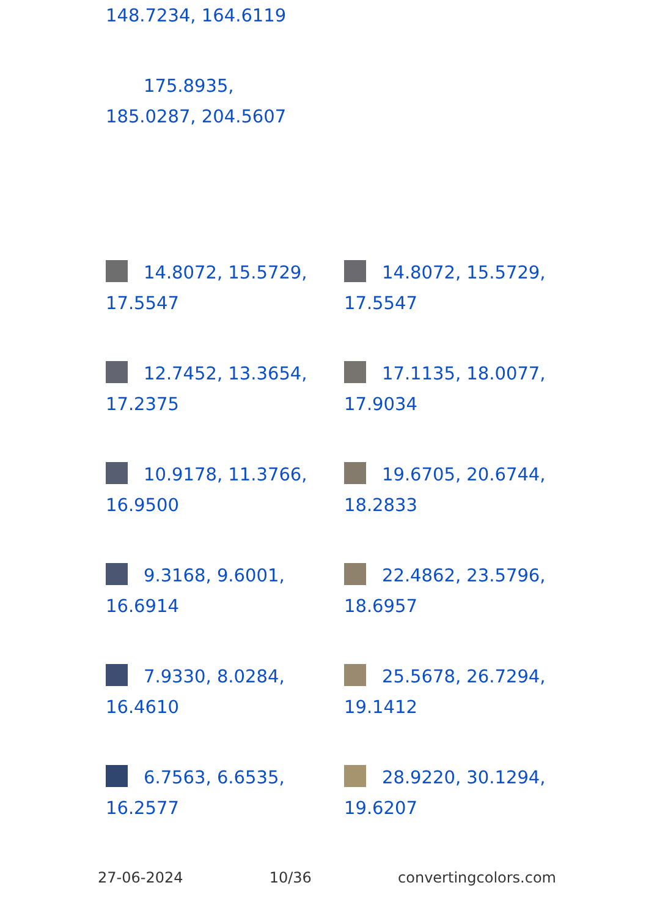148.7234, 164.6119
175.8935, 185.0287, 204.5607
14.8072, 15.5729, 17.5547
14.8072, 15.5729, 17.5547
12.7452, 13.3654, 17.2375
17.1135, 18.0077, 17.9034
10.9178, 11.3766, 16.9500
19.6705, 20.6744, 18.2833
9.3168, 9.6001, 16.6914
22.4862, 23.5796, 18.6957
7.9330, 8.0284, 16.4610
25.5678, 26.7294, 19.1412
6.7563, 6.6535, 16.2577
28.9220, 30.1294, 19.6207
27-06-2024 10/36 convertingcolors.com